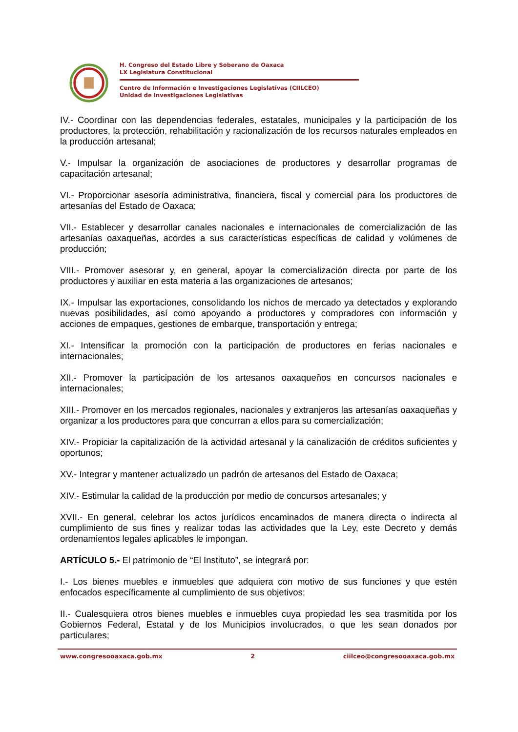H. Congreso del Estado Libre y Soberano de Oaxaca
LX Legislatura Constitucional
Centro de Información e Investigaciones Legislativas (CIILCEO)
Unidad de Investigaciones Legislativas
IV.- Coordinar con las dependencias federales, estatales, municipales y la participación de los productores, la protección, rehabilitación y racionalización de los recursos naturales empleados en la producción artesanal;
V.- Impulsar la organización de asociaciones de productores y desarrollar programas de capacitación artesanal;
VI.- Proporcionar asesoría administrativa, financiera, fiscal y comercial para los productores de artesanías del Estado de Oaxaca;
VII.- Establecer y desarrollar canales nacionales e internacionales de comercialización de las artesanías oaxaqueñas, acordes a sus características específicas de calidad y volúmenes de producción;
VIII.- Promover asesorar y, en general, apoyar la comercialización directa por parte de los productores y auxiliar en esta materia a las organizaciones de artesanos;
IX.- Impulsar las exportaciones, consolidando los nichos de mercado ya detectados y explorando nuevas posibilidades, así como apoyando a productores y compradores con información y acciones de empaques, gestiones de embarque, transportación y entrega;
XI.- Intensificar la promoción con la participación de productores en ferias nacionales e internacionales;
XII.- Promover la participación de los artesanos oaxaqueños en concursos nacionales e internacionales;
XIII.- Promover en los mercados regionales, nacionales y extranjeros las artesanías oaxaqueñas y organizar a los productores para que concurran a ellos para su comercialización;
XIV.- Propiciar la capitalización de la actividad artesanal y la canalización de créditos suficientes y oportunos;
XV.- Integrar y mantener actualizado un padrón de artesanos del Estado de Oaxaca;
XIV.- Estimular la calidad de la producción por medio de concursos artesanales; y
XVII.- En general, celebrar los actos jurídicos encaminados de manera directa o indirecta al cumplimiento de sus fines y realizar todas las actividades que la Ley, este Decreto y demás ordenamientos legales aplicables le impongan.
ARTÍCULO 5.- El patrimonio de “El Instituto”, se integrará por:
I.- Los bienes muebles e inmuebles que adquiera con motivo de sus funciones y que estén enfocados específicamente al cumplimiento de sus objetivos;
II.- Cualesquiera otros bienes muebles e inmuebles cuya propiedad les sea trasmitida por los Gobiernos Federal, Estatal y de los Municipios involucrados, o que les sean donados por particulares;
www.congresooaxaca.gob.mx 2 ciilceo@congresooaxaca.gob.mx